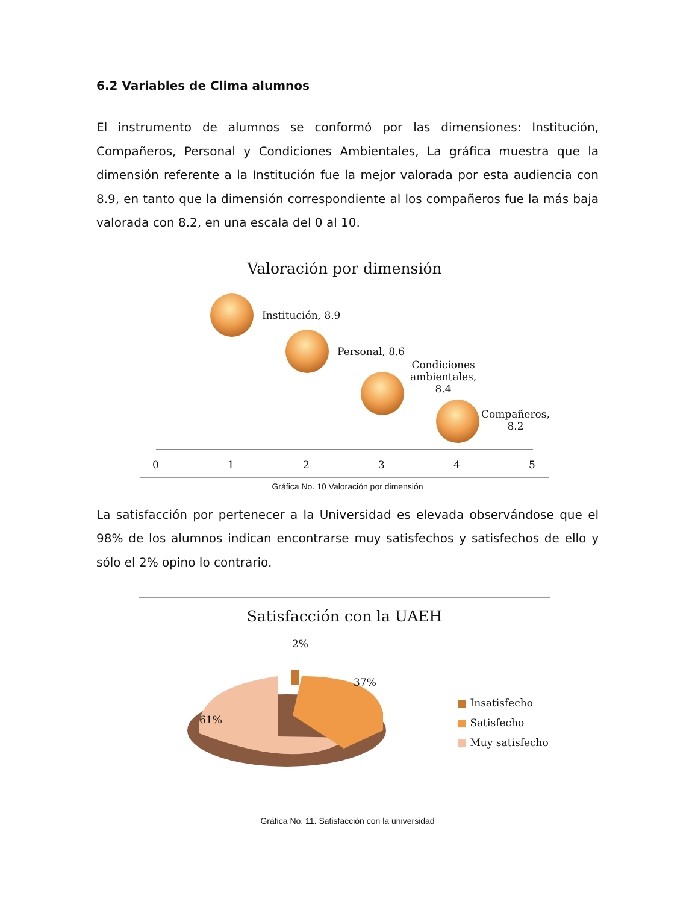6.2 Variables de Clima alumnos
El instrumento de alumnos se conformó por las dimensiones: Institución, Compañeros, Personal y Condiciones Ambientales, La gráfica muestra que la dimensión referente a la Institución fue la mejor valorada por esta audiencia con 8.9, en tanto que la dimensión correspondiente al los compañeros fue la más baja valorada con 8.2, en una escala del 0 al 10.
Valoración por dimensión
Institución, 8.9
Personal, 8.6
Condiciones
ambientales,
8.4
Compañeros,
8.2
0 1 2 3 4 5
Gráfica No. 10 Valoración por dimensión
La satisfacción por pertenecer a la Universidad es elevada observándose que el 98% de los alumnos indican encontrarse muy satisfechos y satisfechos de ello y sólo el 2% opino lo contrario.
Satisfacción con la UAEH
2%
37%
61%
■ Insatisfecho
■ Satisfecho
■ Muy satisfecho
Gráfica No. 11. Satisfacción con la universidad